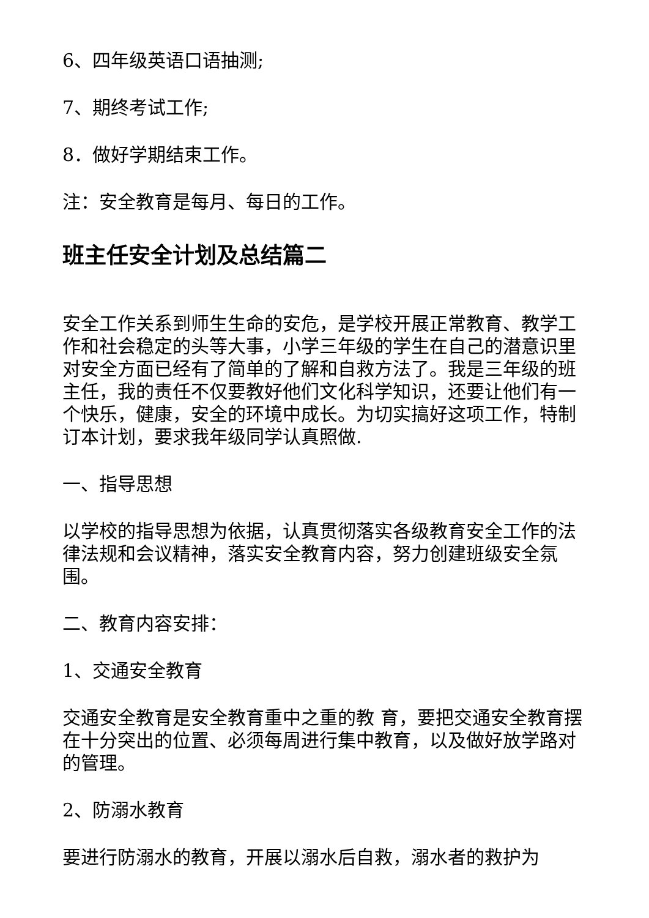6、四年级英语口语抽测;
7、期终考试工作;
8．做好学期结束工作。
注：安全教育是每月、每日的工作。
班主任安全计划及总结篇二
安全工作关系到师生生命的安危，是学校开展正常教育、教学工作和社会稳定的头等大事，小学三年级的学生在自己的潜意识里对安全方面已经有了简单的了解和自救方法了。我是三年级的班主任，我的责任不仅要教好他们文化科学知识，还要让他们有一个快乐，健康，安全的环境中成长。为切实搞好这项工作，特制订本计划，要求我年级同学认真照做.
一、指导思想
以学校的指导思想为依据，认真贯彻落实各级教育安全工作的法律法规和会议精神，落实安全教育内容，努力创建班级安全氛围。
二、教育内容安排：
1、交通安全教育
交通安全教育是安全教育重中之重的教 育，要把交通安全教育摆在十分突出的位置、必须每周进行集中教育，以及做好放学路对的管理。
2、防溺水教育
要进行防溺水的教育，开展以溺水后自救，溺水者的救护为